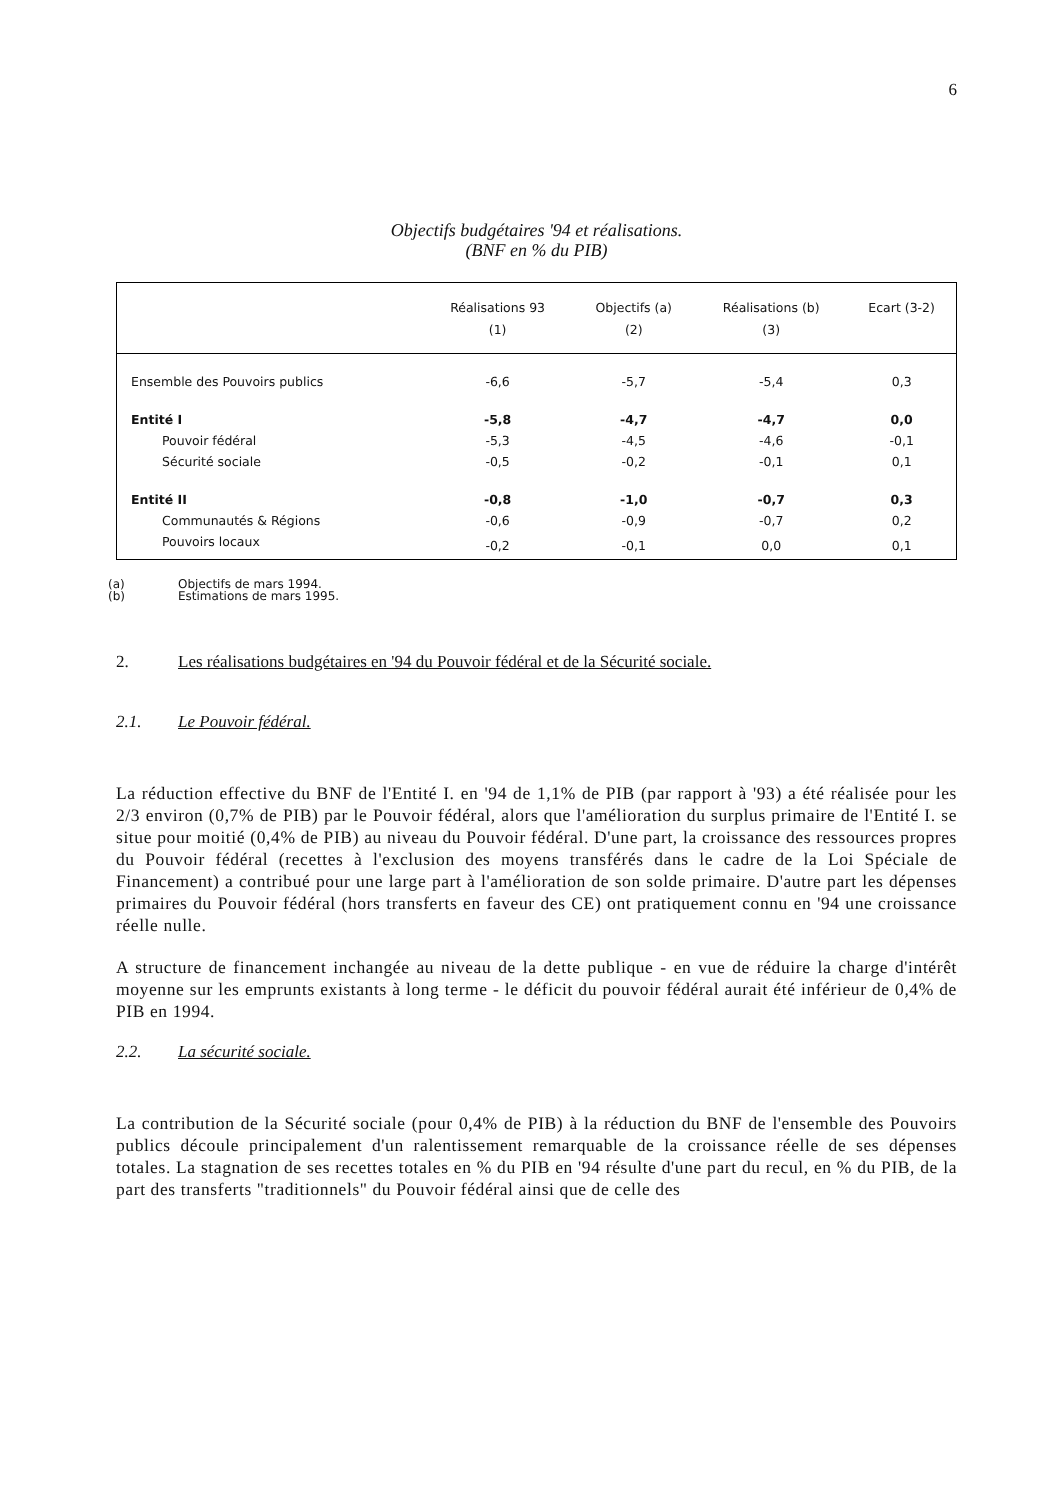6
Objectifs budgétaires '94 et réalisations.
(BNF en % du PIB)
| | Réalisations 93 (1) | Objectifs (a) (2) | Réalisations (b) (3) | Ecart (3-2) |
| --- | --- | --- | --- | --- |
| Ensemble des Pouvoirs publics | -6,6 | -5,7 | -5,4 | 0,3 |
| Entité I | -5,8 | -4,7 | -4,7 | 0,0 |
| Pouvoir fédéral | -5,3 | -4,5 | -4,6 | -0,1 |
| Sécurité sociale | -0,5 | -0,2 | -0,1 | 0,1 |
| Entité II | -0,8 | -1,0 | -0,7 | 0,3 |
| Communautés & Régions | -0,6 | -0,9 | -0,7 | 0,2 |
| Pouvoirs locaux | -0,2 | -0,1 | 0,0 | 0,1 |
(a) Objectifs de mars 1994.
(b) Estimations de mars 1995.
2. Les réalisations budgétaires en '94 du Pouvoir fédéral et de la Sécurité sociale.
2.1. Le Pouvoir fédéral.
La réduction effective du BNF de l'Entité I. en '94 de 1,1% de PIB (par rapport à '93) a été réalisée pour les 2/3 environ (0,7% de PIB) par le Pouvoir fédéral, alors que l'amélioration du surplus primaire de l'Entité I. se situe pour moitié (0,4% de PIB) au niveau du Pouvoir fédéral. D'une part, la croissance des ressources propres du Pouvoir fédéral (recettes à l'exclusion des moyens transférés dans le cadre de la Loi Spéciale de Financement) a contribué pour une large part à l'amélioration de son solde primaire. D'autre part les dépenses primaires du Pouvoir fédéral (hors transferts en faveur des CE) ont pratiquement connu en '94 une croissance réelle nulle.
A structure de financement inchangée au niveau de la dette publique - en vue de réduire la charge d'intérêt moyenne sur les emprunts existants à long terme - le déficit du pouvoir fédéral aurait été inférieur de 0,4% de PIB en 1994.
2.2. La sécurité sociale.
La contribution de la Sécurité sociale (pour 0,4% de PIB) à la réduction du BNF de l'ensemble des Pouvoirs publics découle principalement d'un ralentissement remarquable de la croissance réelle de ses dépenses totales. La stagnation de ses recettes totales en % du PIB en '94 résulte d'une part du recul, en % du PIB, de la part des transferts "traditionnels" du Pouvoir fédéral ainsi que de celle des